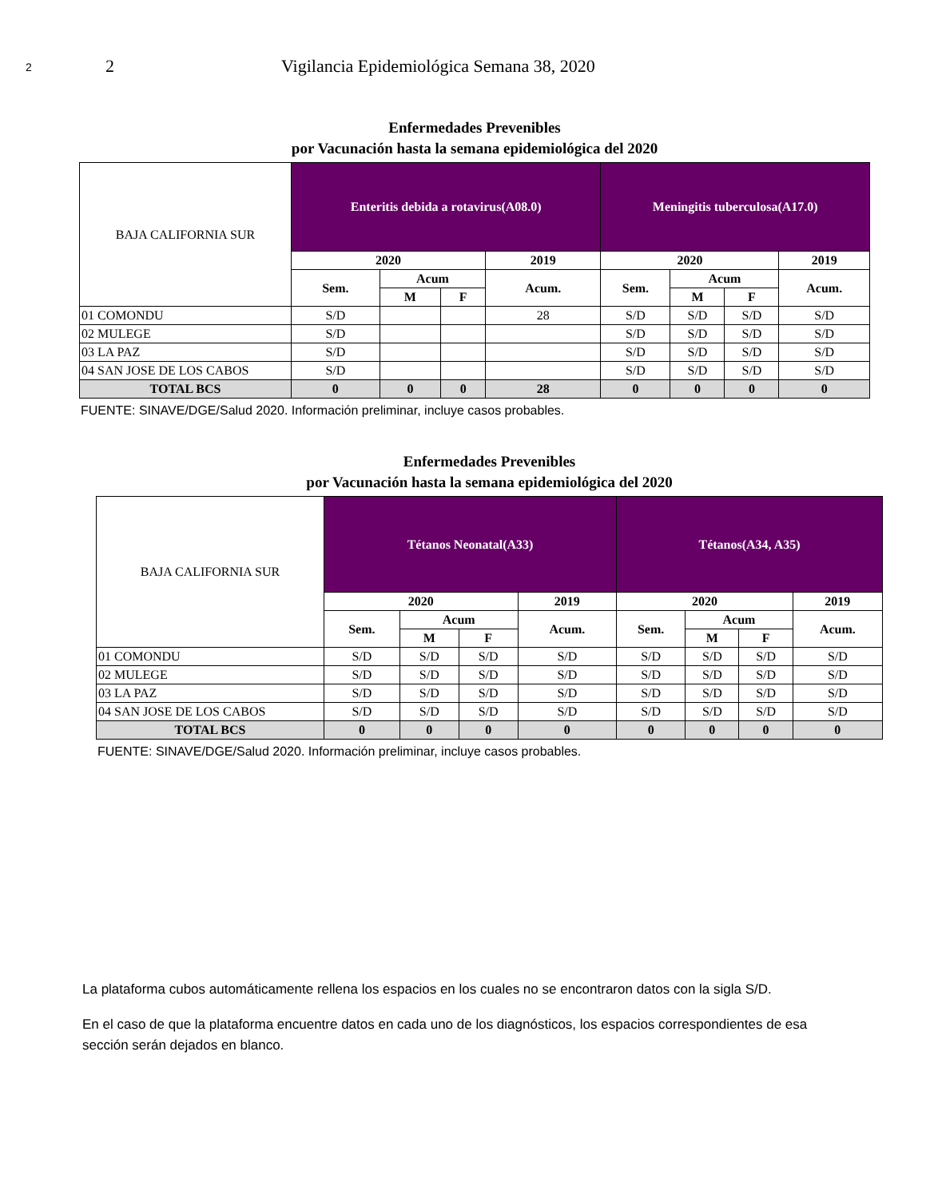2
2 Vigilancia Epidemiológica Semana 38, 2020
Enfermedades Prevenibles
por Vacunación hasta la semana epidemiológica del 2020
| BAJA CALIFORNIA SUR | Enteritis debida a rotavirus(A08.0) | | | | Meningitis tuberculosa(A17.0) | | | |
| --- | --- | --- | --- | --- | --- | --- | --- | --- |
| | 2020 | | | 2019 | 2020 | | | 2019 |
| | Sem. | Acum | | Acum. | Sem. | Acum | | Acum. |
| | | M | F | | | M | F | |
| 01 COMONDU | S/D | | | 28 | S/D | S/D | S/D | S/D |
| 02 MULEGE | S/D | | | | S/D | S/D | S/D | S/D |
| 03 LA PAZ | S/D | | | | S/D | S/D | S/D | S/D |
| 04 SAN JOSE DE LOS CABOS | S/D | | | | S/D | S/D | S/D | S/D |
| TOTAL BCS | 0 | 0 | 0 | 28 | 0 | 0 | 0 | 0 |
FUENTE: SINAVE/DGE/Salud 2020. Información preliminar, incluye casos probables.
Enfermedades Prevenibles
por Vacunación hasta la semana epidemiológica del 2020
| BAJA CALIFORNIA SUR | Tétanos Neonatal(A33) | | | | Tétanos(A34, A35) | | | |
| --- | --- | --- | --- | --- | --- | --- | --- | --- |
| | 2020 | | | 2019 | 2020 | | | 2019 |
| | Sem. | Acum | | Acum. | Sem. | Acum | | Acum. |
| | | M | F | | | M | F | |
| 01 COMONDU | S/D | S/D | S/D | S/D | S/D | S/D | S/D | S/D |
| 02 MULEGE | S/D | S/D | S/D | S/D | S/D | S/D | S/D | S/D |
| 03 LA PAZ | S/D | S/D | S/D | S/D | S/D | S/D | S/D | S/D |
| 04 SAN JOSE DE LOS CABOS | S/D | S/D | S/D | S/D | S/D | S/D | S/D | S/D |
| TOTAL BCS | 0 | 0 | 0 | 0 | 0 | 0 | 0 | 0 |
FUENTE: SINAVE/DGE/Salud 2020. Información preliminar, incluye casos probables.
La plataforma cubos automáticamente rellena los espacios en los cuales no se encontraron datos con la sigla S/D.
En el caso de que la plataforma encuentre datos en cada uno de los diagnósticos, los espacios correspondientes de esa sección serán dejados en blanco.